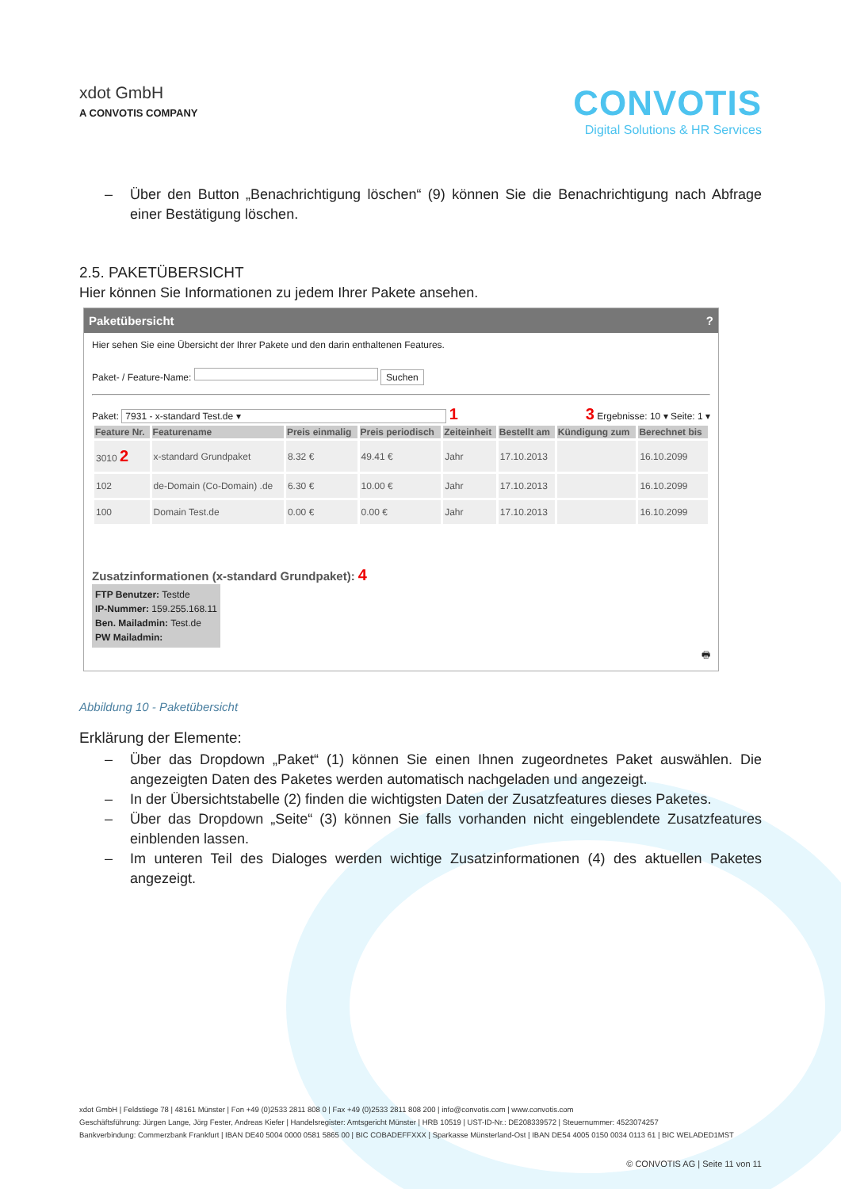xdot GmbH
A CONVOTIS COMPANY
CONVOTIS
Digital Solutions & HR Services
– Über den Button „Benachrichtigung löschen“ (9) können Sie die Benachrichtigung nach Abfrage einer Bestätigung löschen.
2.5. PAKETÜBERSICHT
Hier können Sie Informationen zu jedem Ihrer Pakete ansehen.
Paketübersicht?
Hier sehen Sie eine Übersicht der Ihrer Pakete und den darin enthaltenen Features.
Paket- / Feature-Name: Suchen
Paket: 7931 - x-standard Test.de ▾ 1 3 Ergebnisse: 10 ▾ Seite: 1 ▾
| Feature Nr. | Featurename | Preis einmalig | Preis periodisch | Zeiteinheit | Bestellt am | Kündigung zum | Berechnet bis |
| --- | --- | --- | --- | --- | --- | --- | --- |
| 3010 2 | x-standard Grundpaket | 8.32 € | 49.41 € | Jahr | 17.10.2013 | | 16.10.2099 |
| 102 | de-Domain (Co-Domain) .de | 6.30 € | 10.00 € | Jahr | 17.10.2013 | | 16.10.2099 |
| 100 | Domain Test.de | 0.00 € | 0.00 € | Jahr | 17.10.2013 | | 16.10.2099 |
Zusatzinformationen (x-standard Grundpaket): 4
FTP Benutzer: Testde
IP-Nummer: 159.255.168.11
Ben. Mailadmin: Test.de
PW Mailadmin:
🖶
Abbildung 10 - Paketübersicht
Erklärung der Elemente:
– Über das Dropdown „Paket“ (1) können Sie einen Ihnen zugeordnetes Paket auswählen. Die angezeigten Daten des Paketes werden automatisch nachgeladen und angezeigt.
– In der Übersichtstabelle (2) finden die wichtigsten Daten der Zusatzfeatures dieses Paketes.
– Über das Dropdown „Seite“ (3) können Sie falls vorhanden nicht eingeblendete Zusatzfeatures einblenden lassen.
– Im unteren Teil des Dialoges werden wichtige Zusatzinformationen (4) des aktuellen Paketes angezeigt.
xdot GmbH | Feldstiege 78 | 48161 Münster | Fon +49 (0)2533 2811 808 0 | Fax +49 (0)2533 2811 808 200 | info@convotis.com | www.convotis.com
Geschäftsführung: Jürgen Lange, Jörg Fester, Andreas Kiefer | Handelsregister: Amtsgericht Münster | HRB 10519 | UST-ID-Nr.: DE208339572 | Steuernummer: 4523074257
Bankverbindung: Commerzbank Frankfurt | IBAN DE40 5004 0000 0581 5865 00 | BIC COBADEFFXXX | Sparkasse Münsterland-Ost | IBAN DE54 4005 0150 0034 0113 61 | BIC WELADED1MST
© CONVOTIS AG | Seite 11 von 11